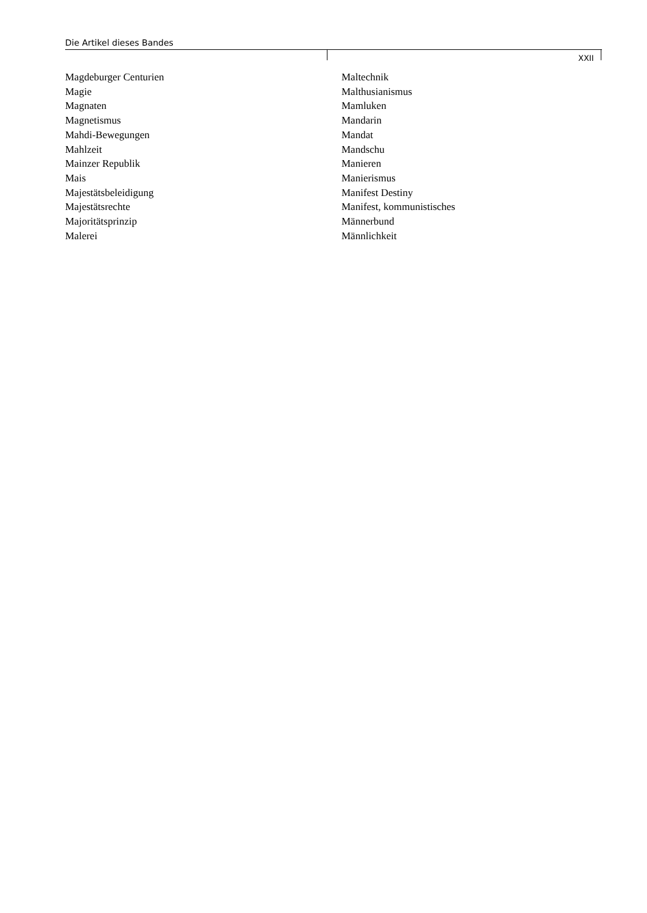Die Artikel dieses Bandes
XXII
Magdeburger Centurien
Magie
Magnaten
Magnetismus
Mahdi-Bewegungen
Mahlzeit
Mainzer Republik
Mais
Majestätsbeleidigung
Majestätsrechte
Majoritätsprinzip
Malerei
Maltechnik
Malthusianismus
Mamluken
Mandarin
Mandat
Mandschu
Manieren
Manierismus
Manifest Destiny
Manifest, kommunistisches
Männerbund
Männlichkeit